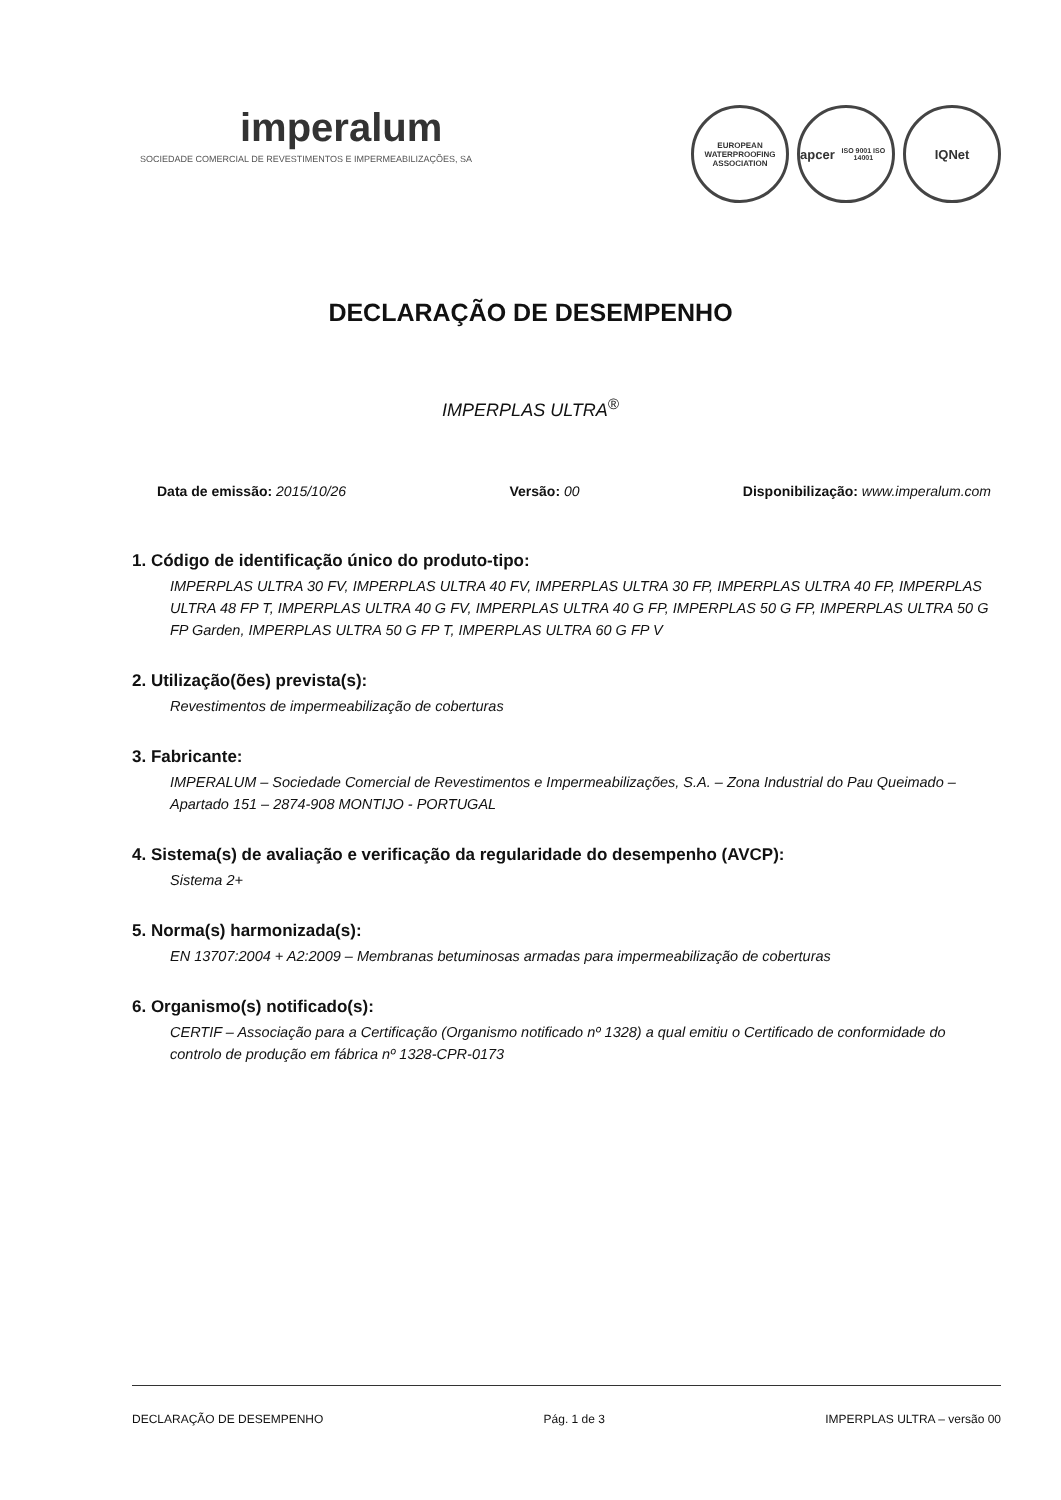imperalum
SOCIEDADE COMERCIAL DE REVESTIMENTOS E IMPERMEABILIZAÇÕES, SA
EUROPEAN WATERPROOFING ASSOCIATION
apcer
ISO 9001 ISO 14001
IQNet
DECLARAÇÃO DE DESEMPENHO
IMPERPLAS ULTRA<sup>®</sup>
Data de emissão: 2015/10/26 Versão: 00 Disponibilização: www.imperalum.com
1. Código de identificação único do produto-tipo:
IMPERPLAS ULTRA 30 FV, IMPERPLAS ULTRA 40 FV, IMPERPLAS ULTRA 30 FP, IMPERPLAS ULTRA 40 FP, IMPERPLAS ULTRA 48 FP T, IMPERPLAS ULTRA 40 G FV, IMPERPLAS ULTRA 40 G FP, IMPERPLAS 50 G FP, IMPERPLAS ULTRA 50 G FP Garden, IMPERPLAS ULTRA 50 G FP T, IMPERPLAS ULTRA 60 G FP V
2. Utilização(ões) prevista(s):
Revestimentos de impermeabilização de coberturas
3. Fabricante:
IMPERALUM – Sociedade Comercial de Revestimentos e Impermeabilizações, S.A. – Zona Industrial do Pau Queimado – Apartado 151 – 2874-908 MONTIJO - PORTUGAL
4. Sistema(s) de avaliação e verificação da regularidade do desempenho (AVCP):
Sistema 2+
5. Norma(s) harmonizada(s):
EN 13707:2004 + A2:2009 – Membranas betuminosas armadas para impermeabilização de coberturas
6. Organismo(s) notificado(s):
CERTIF – Associação para a Certificação (Organismo notificado nº 1328) a qual emitiu o Certificado de conformidade do controlo de produção em fábrica nº 1328-CPR-0173
DECLARAÇÃO DE DESEMPENHO Pág. 1 de 3 IMPERPLAS ULTRA – versão 00